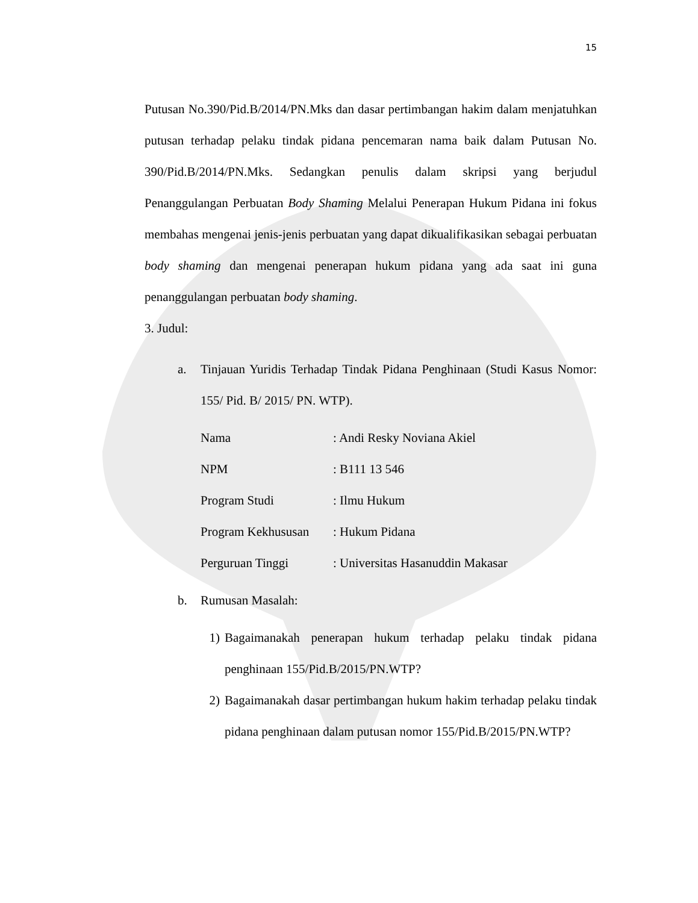15
Putusan No.390/Pid.B/2014/PN.Mks dan dasar pertimbangan hakim dalam menjatuhkan putusan terhadap pelaku tindak pidana pencemaran nama baik dalam Putusan No. 390/Pid.B/2014/PN.Mks. Sedangkan penulis dalam skripsi yang berjudul Penanggulangan Perbuatan Body Shaming Melalui Penerapan Hukum Pidana ini fokus membahas mengenai jenis-jenis perbuatan yang dapat dikualifikasikan sebagai perbuatan body shaming dan mengenai penerapan hukum pidana yang ada saat ini guna penanggulangan perbuatan body shaming.
3. Judul:
a. Tinjauan Yuridis Terhadap Tindak Pidana Penghinaan (Studi Kasus Nomor: 155/ Pid. B/ 2015/ PN. WTP).
Nama: Andi Resky Noviana Akiel
NPM: B111 13 546
Program Studi: Ilmu Hukum
Program Kekhususan: Hukum Pidana
Perguruan Tinggi: Universitas Hasanuddin Makasar
b. Rumusan Masalah:
1) Bagaimanakah penerapan hukum terhadap pelaku tindak pidana penghinaan 155/Pid.B/2015/PN.WTP?
2) Bagaimanakah dasar pertimbangan hukum hakim terhadap pelaku tindak pidana penghinaan dalam putusan nomor 155/Pid.B/2015/PN.WTP?